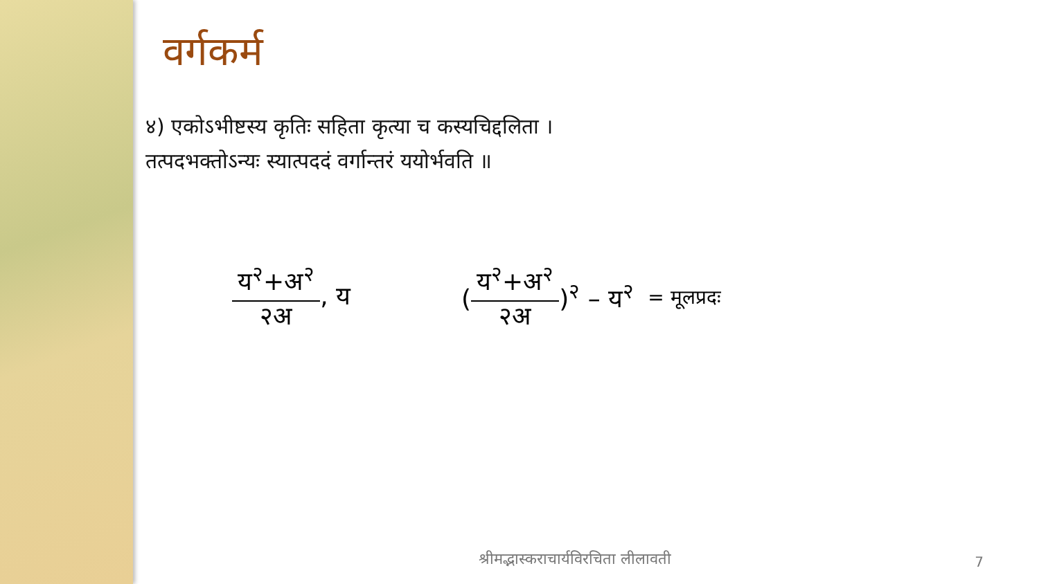वर्गकर्म
४) एकोऽभीष्टस्य कृतिः सहिता कृत्या च कस्यचिद्दलिता ।
तत्पदभक्तोऽन्यः स्यात्पददं वर्गान्तरं ययोर्भवति ॥
य<sup>२</sup>+अ<sup>२</sup> २अ, य (य<sup>२</sup>+अ<sup>२</sup> २अ)<sup>२</sup> – य<sup>२</sup> = मूलप्रदः
श्रीमद्भास्कराचार्यविरचिता लीलावती 7